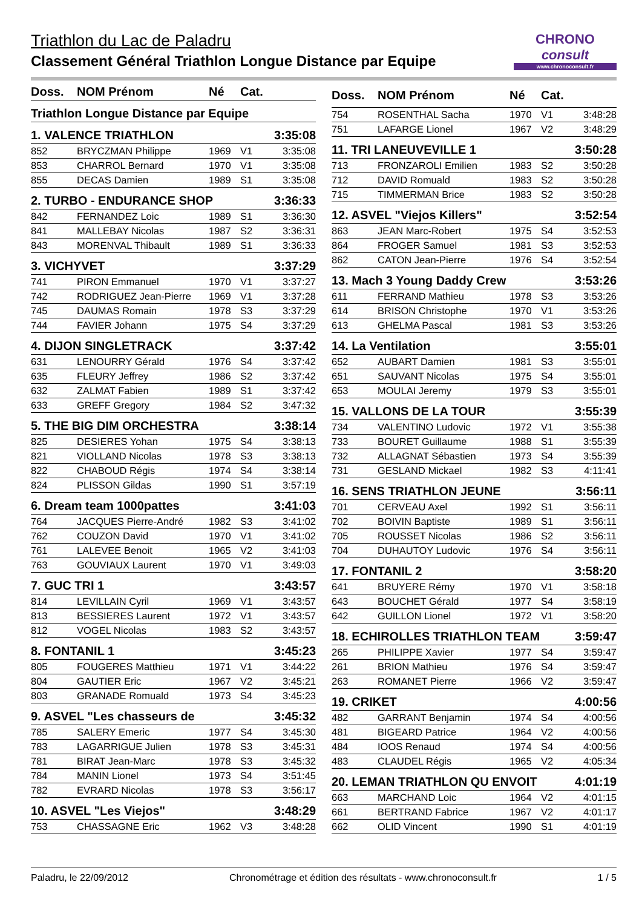Triathlon du Lac de Paladru
Classement Général Triathlon Longue Distance par Equipe
CHRONO
consult
www.chronoconsult.fr
| Doss. | NOM Prénom | Né | Cat. | |
| --- | --- | --- | --- | --- |
| Triathlon Longue Distance par Equipe | | | | |
| 1. VALENCE TRIATHLON | | | | 3:35:08 |
| 852 | BRYCZMAN Philippe | 1969 | V1 | 3:35:08 |
| 853 | CHARROL Bernard | 1970 | V1 | 3:35:08 |
| 855 | DECAS Damien | 1989 | S1 | 3:35:08 |
| 2. TURBO - ENDURANCE SHOP | | | | 3:36:33 |
| 842 | FERNANDEZ Loic | 1989 | S1 | 3:36:30 |
| 841 | MALLEBAY Nicolas | 1987 | S2 | 3:36:31 |
| 843 | MORENVAL Thibault | 1989 | S1 | 3:36:33 |
| 3. VICHYVET | | | | 3:37:29 |
| 741 | PIRON Emmanuel | 1970 | V1 | 3:37:27 |
| 742 | RODRIGUEZ Jean-Pierre | 1969 | V1 | 3:37:28 |
| 745 | DAUMAS Romain | 1978 | S3 | 3:37:29 |
| 744 | FAVIER Johann | 1975 | S4 | 3:37:29 |
| 4. DIJON SINGLETRACK | | | | 3:37:42 |
| 631 | LENOURRY Gérald | 1976 | S4 | 3:37:42 |
| 635 | FLEURY Jeffrey | 1986 | S2 | 3:37:42 |
| 632 | ZALMAT Fabien | 1989 | S1 | 3:37:42 |
| 633 | GREFF Gregory | 1984 | S2 | 3:47:32 |
| 5. THE BIG DIM ORCHESTRA | | | | 3:38:14 |
| 825 | DESIERES Yohan | 1975 | S4 | 3:38:13 |
| 821 | VIOLLAND Nicolas | 1978 | S3 | 3:38:13 |
| 822 | CHABOUD Régis | 1974 | S4 | 3:38:14 |
| 824 | PLISSON Gildas | 1990 | S1 | 3:57:19 |
| 6. Dream team 1000pattes | | | | 3:41:03 |
| 764 | JACQUES Pierre-André | 1982 | S3 | 3:41:02 |
| 762 | COUZON David | 1970 | V1 | 3:41:02 |
| 761 | LALEVEE Benoit | 1965 | V2 | 3:41:03 |
| 763 | GOUVIAUX Laurent | 1970 | V1 | 3:49:03 |
| 7. GUC TRI 1 | | | | 3:43:57 |
| 814 | LEVILLAIN Cyril | 1969 | V1 | 3:43:57 |
| 813 | BESSIERES Laurent | 1972 | V1 | 3:43:57 |
| 812 | VOGEL Nicolas | 1983 | S2 | 3:43:57 |
| 8. FONTANIL 1 | | | | 3:45:23 |
| 805 | FOUGERES Matthieu | 1971 | V1 | 3:44:22 |
| 804 | GAUTIER Eric | 1967 | V2 | 3:45:21 |
| 803 | GRANADE Romuald | 1973 | S4 | 3:45:23 |
| 9. ASVEL "Les chasseurs de | | | | 3:45:32 |
| 785 | SALERY Emeric | 1977 | S4 | 3:45:30 |
| 783 | LAGARRIGUE Julien | 1978 | S3 | 3:45:31 |
| 781 | BIRAT Jean-Marc | 1978 | S3 | 3:45:32 |
| 784 | MANIN Lionel | 1973 | S4 | 3:51:45 |
| 782 | EVRARD Nicolas | 1978 | S3 | 3:56:17 |
| 10. ASVEL "Les Viejos" | | | | 3:48:29 |
| 753 | CHASSAGNE Eric | 1962 | V3 | 3:48:28 |
| Doss. | NOM Prénom | Né | Cat. | |
| --- | --- | --- | --- | --- |
| 754 | ROSENTHAL Sacha | 1970 | V1 | 3:48:28 |
| 751 | LAFARGE Lionel | 1967 | V2 | 3:48:29 |
| 11. TRI LANEUVEVILLE 1 | | | | 3:50:28 |
| 713 | FRONZAROLI Emilien | 1983 | S2 | 3:50:28 |
| 712 | DAVID Romuald | 1983 | S2 | 3:50:28 |
| 715 | TIMMERMAN Brice | 1983 | S2 | 3:50:28 |
| 12. ASVEL "Viejos Killers" | | | | 3:52:54 |
| 863 | JEAN Marc-Robert | 1975 | S4 | 3:52:53 |
| 864 | FROGER Samuel | 1981 | S3 | 3:52:53 |
| 862 | CATON Jean-Pierre | 1976 | S4 | 3:52:54 |
| 13. Mach 3 Young Daddy Crew | | | | 3:53:26 |
| 611 | FERRAND Mathieu | 1978 | S3 | 3:53:26 |
| 614 | BRISON Christophe | 1970 | V1 | 3:53:26 |
| 613 | GHELMA Pascal | 1981 | S3 | 3:53:26 |
| 14. La Ventilation | | | | 3:55:01 |
| 652 | AUBART Damien | 1981 | S3 | 3:55:01 |
| 651 | SAUVANT Nicolas | 1975 | S4 | 3:55:01 |
| 653 | MOULAI Jeremy | 1979 | S3 | 3:55:01 |
| 15. VALLONS DE LA TOUR | | | | 3:55:39 |
| 734 | VALENTINO Ludovic | 1972 | V1 | 3:55:38 |
| 733 | BOURET Guillaume | 1988 | S1 | 3:55:39 |
| 732 | ALLAGNAT Sébastien | 1973 | S4 | 3:55:39 |
| 731 | GESLAND Mickael | 1982 | S3 | 4:11:41 |
| 16. SENS TRIATHLON JEUNE | | | | 3:56:11 |
| 701 | CERVEAU Axel | 1992 | S1 | 3:56:11 |
| 702 | BOIVIN Baptiste | 1989 | S1 | 3:56:11 |
| 705 | ROUSSET Nicolas | 1986 | S2 | 3:56:11 |
| 704 | DUHAUTOY Ludovic | 1976 | S4 | 3:56:11 |
| 17. FONTANIL 2 | | | | 3:58:20 |
| 641 | BRUYERE Rémy | 1970 | V1 | 3:58:18 |
| 643 | BOUCHET Gérald | 1977 | S4 | 3:58:19 |
| 642 | GUILLON Lionel | 1972 | V1 | 3:58:20 |
| 18. ECHIROLLES TRIATHLON TEAM | | | | 3:59:47 |
| 265 | PHILIPPE Xavier | 1977 | S4 | 3:59:47 |
| 261 | BRION Mathieu | 1976 | S4 | 3:59:47 |
| 263 | ROMANET Pierre | 1966 | V2 | 3:59:47 |
| 19. CRIKET | | | | 4:00:56 |
| 482 | GARRANT Benjamin | 1974 | S4 | 4:00:56 |
| 481 | BIGEARD Patrice | 1964 | V2 | 4:00:56 |
| 484 | IOOS Renaud | 1974 | S4 | 4:00:56 |
| 483 | CLAUDEL Régis | 1965 | V2 | 4:05:34 |
| 20. LEMAN TRIATHLON QU ENVOIT | | | | 4:01:19 |
| 663 | MARCHAND Loic | 1964 | V2 | 4:01:15 |
| 661 | BERTRAND Fabrice | 1967 | V2 | 4:01:17 |
| 662 | OLID Vincent | 1990 | S1 | 4:01:19 |
Paladru, le 22/09/2012 Chronométrage et édition des résultats - www.chronoconsult.fr 1 / 5